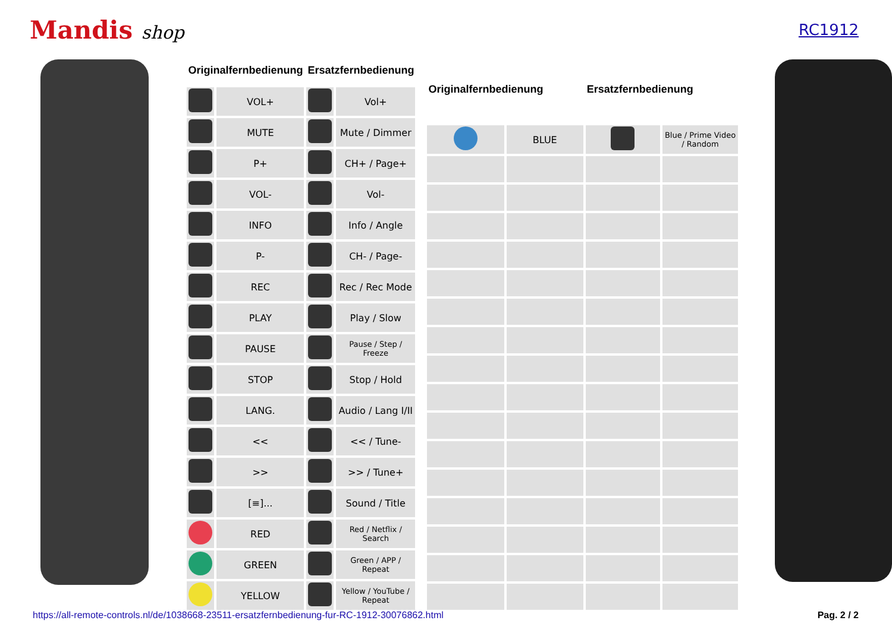Mandis shop
RC1912
| Originalfernbedienung | | Ersatzfernbedienung | |
| --- | --- | --- | --- |
| | VOL+ | | Vol+ |
| | MUTE | | Mute / Dimmer |
| | P+ | | CH+ / Page+ |
| | VOL- | | Vol- |
| | INFO | | Info / Angle |
| | P- | | CH- / Page- |
| | REC | | Rec / Rec Mode |
| | PLAY | | Play / Slow |
| | PAUSE | | Pause / Step / Freeze |
| | STOP | | Stop / Hold |
| | LANG. | | Audio / Lang I/II |
| | << | | << / Tune- |
| | >> | | >> / Tune+ |
| | [≡]... | | Sound / Title |
| | RED | | Red / Netflix / Search |
| | GREEN | | Green / APP / Repeat |
| | YELLOW | | Yellow / YouTube / Repeat |
| Originalfernbedienung | | Ersatzfernbedienung | |
| --- | --- | --- | --- |
| | BLUE | | Blue / Prime Video / Random |
https://all-remote-controls.nl/de/1038668-23511-ersatzfernbedienung-fur-RC-1912-30076862.html Pag. 2 / 2